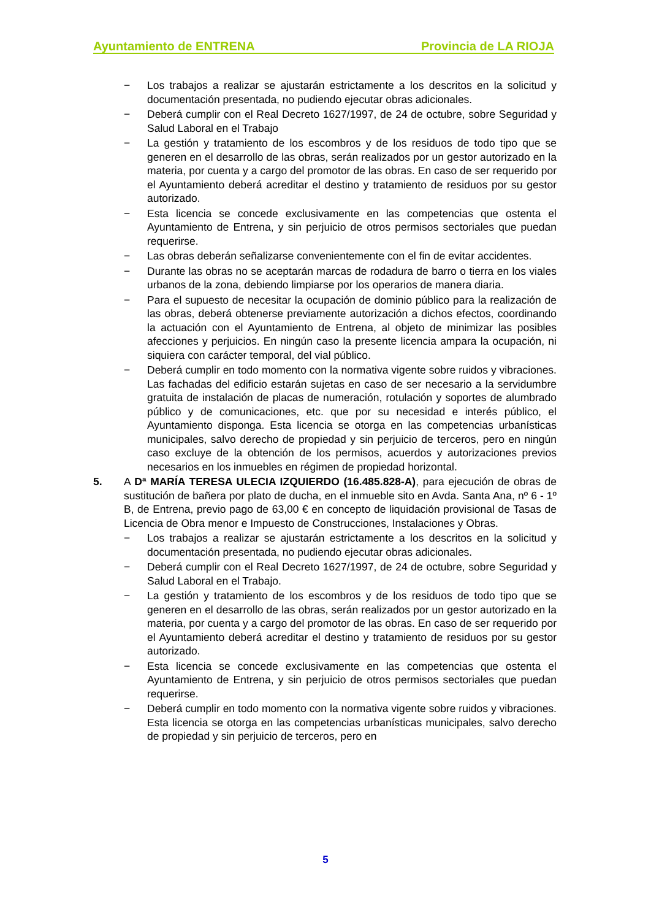Ayuntamiento de ENTRENA Provincia de LA RIOJA
− Los trabajos a realizar se ajustarán estrictamente a los descritos en la solicitud y documentación presentada, no pudiendo ejecutar obras adicionales.
− Deberá cumplir con el Real Decreto 1627/1997, de 24 de octubre, sobre Seguridad y Salud Laboral en el Trabajo
− La gestión y tratamiento de los escombros y de los residuos de todo tipo que se generen en el desarrollo de las obras, serán realizados por un gestor autorizado en la materia, por cuenta y a cargo del promotor de las obras. En caso de ser requerido por el Ayuntamiento deberá acreditar el destino y tratamiento de residuos por su gestor autorizado.
− Esta licencia se concede exclusivamente en las competencias que ostenta el Ayuntamiento de Entrena, y sin perjuicio de otros permisos sectoriales que puedan requerirse.
− Las obras deberán señalizarse convenientemente con el fin de evitar accidentes.
− Durante las obras no se aceptarán marcas de rodadura de barro o tierra en los viales urbanos de la zona, debiendo limpiarse por los operarios de manera diaria.
− Para el supuesto de necesitar la ocupación de dominio público para la realización de las obras, deberá obtenerse previamente autorización a dichos efectos, coordinando la actuación con el Ayuntamiento de Entrena, al objeto de minimizar las posibles afecciones y perjuicios. En ningún caso la presente licencia ampara la ocupación, ni siquiera con carácter temporal, del vial público.
− Deberá cumplir en todo momento con la normativa vigente sobre ruidos y vibraciones. Las fachadas del edificio estarán sujetas en caso de ser necesario a la servidumbre gratuita de instalación de placas de numeración, rotulación y soportes de alumbrado público y de comunicaciones, etc. que por su necesidad e interés público, el Ayuntamiento disponga. Esta licencia se otorga en las competencias urbanísticas municipales, salvo derecho de propiedad y sin perjuicio de terceros, pero en ningún caso excluye de la obtención de los permisos, acuerdos y autorizaciones previos necesarios en los inmuebles en régimen de propiedad horizontal.
5. A Dª MARÍA TERESA ULECIA IZQUIERDO (16.485.828-A), para ejecución de obras de sustitución de bañera por plato de ducha, en el inmueble sito en Avda. Santa Ana, nº 6 - 1º B, de Entrena, previo pago de 63,00 € en concepto de liquidación provisional de Tasas de Licencia de Obra menor e Impuesto de Construcciones, Instalaciones y Obras.
− Los trabajos a realizar se ajustarán estrictamente a los descritos en la solicitud y documentación presentada, no pudiendo ejecutar obras adicionales.
− Deberá cumplir con el Real Decreto 1627/1997, de 24 de octubre, sobre Seguridad y Salud Laboral en el Trabajo.
− La gestión y tratamiento de los escombros y de los residuos de todo tipo que se generen en el desarrollo de las obras, serán realizados por un gestor autorizado en la materia, por cuenta y a cargo del promotor de las obras. En caso de ser requerido por el Ayuntamiento deberá acreditar el destino y tratamiento de residuos por su gestor autorizado.
− Esta licencia se concede exclusivamente en las competencias que ostenta el Ayuntamiento de Entrena, y sin perjuicio de otros permisos sectoriales que puedan requerirse.
− Deberá cumplir en todo momento con la normativa vigente sobre ruidos y vibraciones. Esta licencia se otorga en las competencias urbanísticas municipales, salvo derecho de propiedad y sin perjuicio de terceros, pero en
5